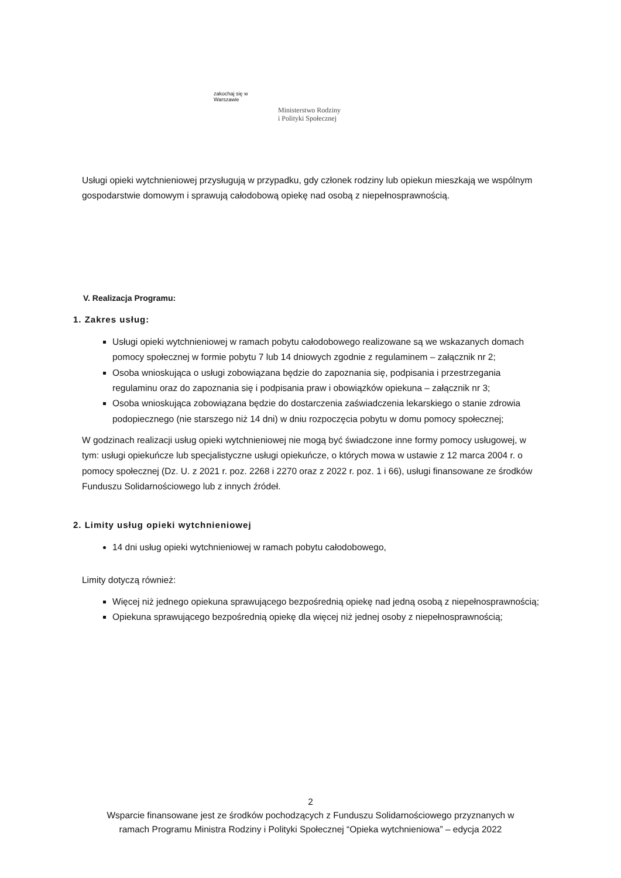zakochaj się w Warszawie
Ministerstwo Rodziny
i Polityki Społecznej
Usługi opieki wytchnieniowej przysługują w przypadku, gdy członek rodziny lub opiekun mieszkają we wspólnym gospodarstwie domowym i sprawują całodobową opiekę nad osobą z niepełnosprawnością.
V. Realizacja Programu:
1. Zakres usług:
Usługi opieki wytchnieniowej w ramach pobytu całodobowego realizowane są we wskazanych domach pomocy społecznej w formie pobytu 7 lub 14 dniowych zgodnie z regulaminem – załącznik nr 2;
Osoba wnioskująca o usługi zobowiązana będzie do zapoznania się, podpisania i przestrzegania regulaminu oraz do zapoznania się i podpisania praw i obowiązków opiekuna – załącznik nr 3;
Osoba wnioskująca zobowiązana będzie do dostarczenia zaświadczenia lekarskiego o stanie zdrowia podopiecznego (nie starszego niż 14 dni) w dniu rozpoczęcia pobytu w domu pomocy społecznej;
W godzinach realizacji usług opieki wytchnieniowej nie mogą być świadczone inne formy pomocy usługowej, w tym: usługi opiekuńcze lub specjalistyczne usługi opiekuńcze, o których mowa w ustawie z 12 marca 2004 r. o pomocy społecznej (Dz. U. z 2021 r. poz. 2268 i 2270 oraz z 2022 r. poz. 1 i 66), usługi finansowane ze środków Funduszu Solidarnościowego lub z innych źródeł.
2. Limity usług opieki wytchnieniowej
14 dni usług opieki wytchnieniowej w ramach pobytu całodobowego,
Limity dotyczą również:
Więcej niż jednego opiekuna sprawującego bezpośrednią opiekę nad jedną osobą z niepełnosprawnością;
Opiekuna sprawującego bezpośrednią opiekę dla więcej niż jednej osoby z niepełnosprawnością;
2
Wsparcie finansowane jest ze środków pochodzących z Funduszu Solidarnościowego przyznanych w
ramach Programu Ministra Rodziny i Polityki Społecznej “Opieka wytchnieniowa” – edycja 2022